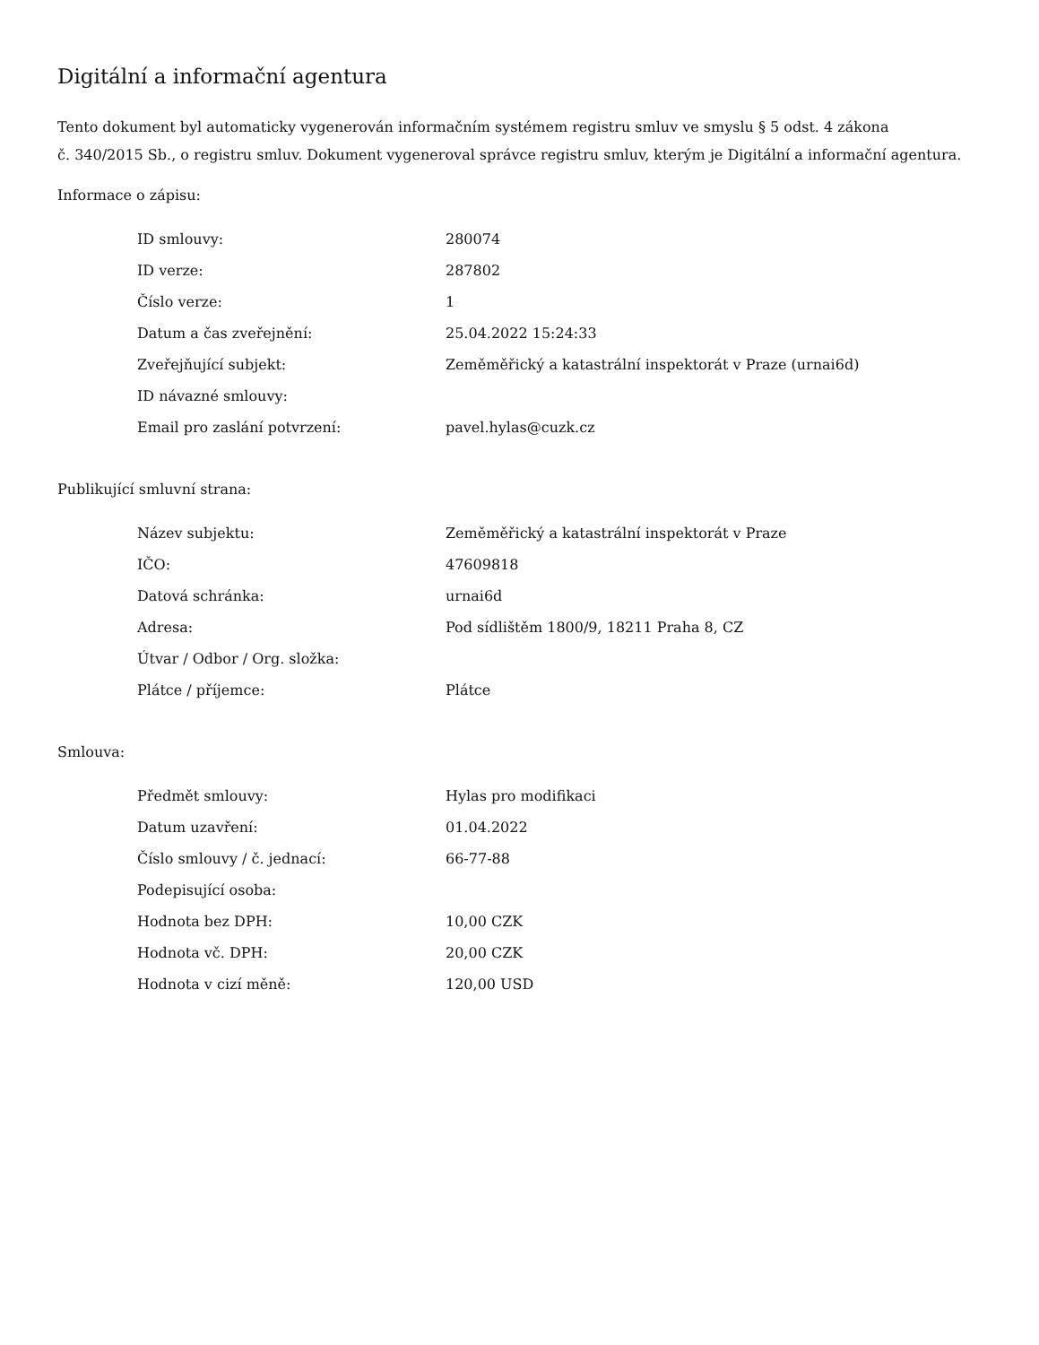Digitální a informační agentura
Tento dokument byl automaticky vygenerován informačním systémem registru smluv ve smyslu § 5 odst. 4 zákona
č. 340/2015 Sb., o registru smluv. Dokument vygeneroval správce registru smluv, kterým je Digitální a informační agentura.
Informace o zápisu:
| ID smlouvy: | 280074 |
| ID verze: | 287802 |
| Číslo verze: | 1 |
| Datum a čas zveřejnění: | 25.04.2022 15:24:33 |
| Zveřejňující subjekt: | Zeměměřický a katastrální inspektorát v Praze (urnai6d) |
| ID návazné smlouvy: | |
| Email pro zaslání potvrzení: | pavel.hylas@cuzk.cz |
Publikující smluvní strana:
| Název subjektu: | Zeměměřický a katastrální inspektorát v Praze |
| IČO: | 47609818 |
| Datová schránka: | urnai6d |
| Adresa: | Pod sídlištěm 1800/9, 18211 Praha 8, CZ |
| Útvar / Odbor / Org. složka: | |
| Plátce / příjemce: | Plátce |
Smlouva:
| Předmět smlouvy: | Hylas pro modifikaci |
| Datum uzavření: | 01.04.2022 |
| Číslo smlouvy / č. jednací: | 66-77-88 |
| Podepisující osoba: | |
| Hodnota bez DPH: | 10,00 CZK |
| Hodnota vč. DPH: | 20,00 CZK |
| Hodnota v cizí měně: | 120,00 USD |